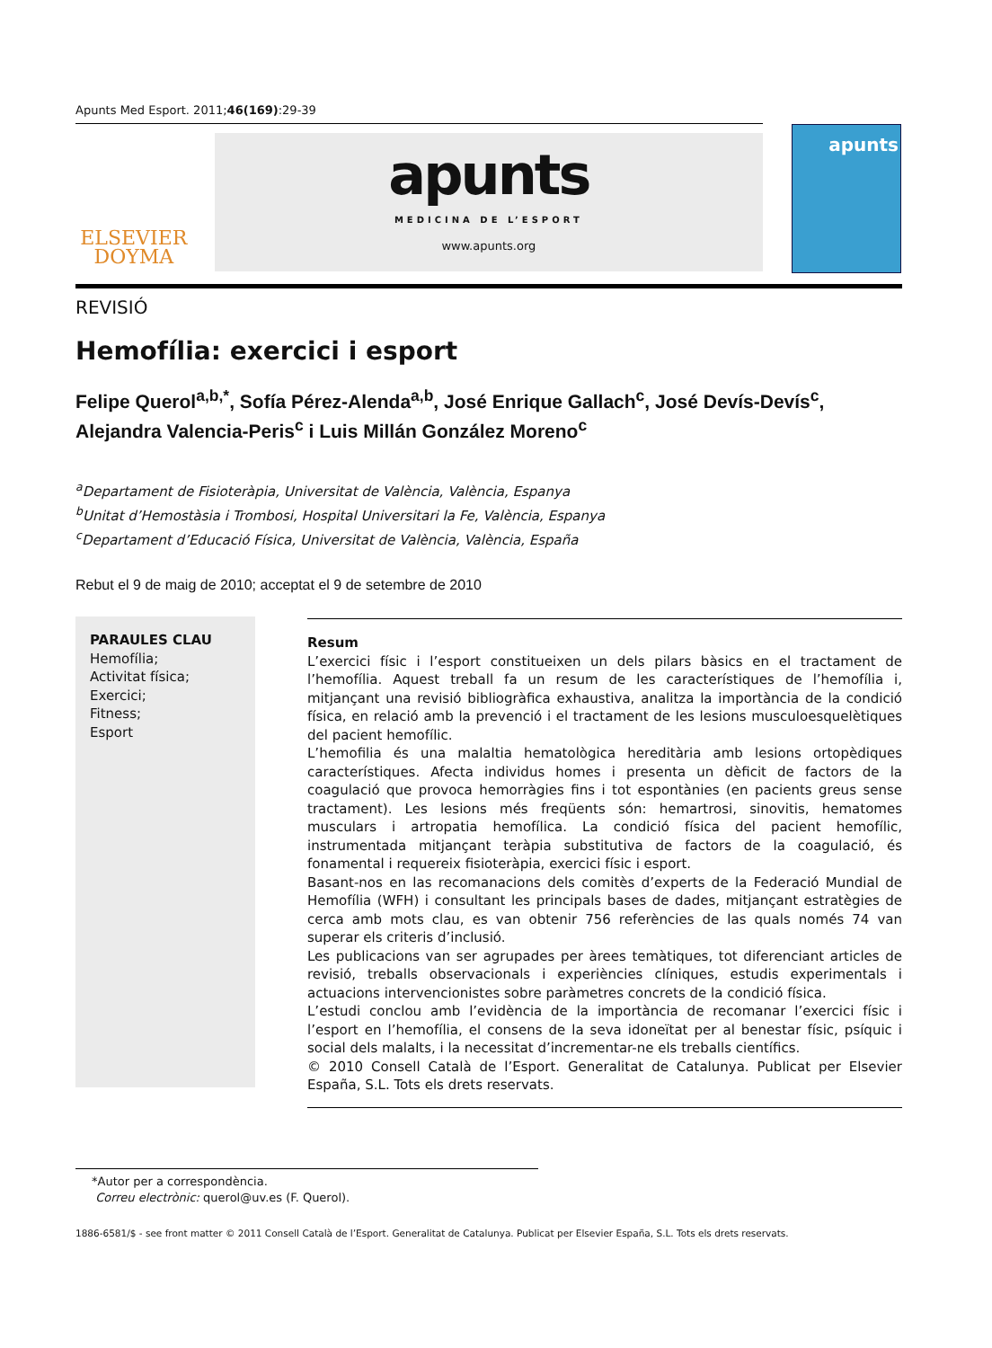Apunts Med Esport. 2011;46(169):29-39
ELSEVIER
DOYMA
apunts
MEDICINA DE L’ESPORT
www.apunts.org
apunts
REVISIÓ
Hemofília: exercici i esport
Felipe Querol<sup>a,b,*</sup>, Sofía Pérez-Alenda<sup>a,b</sup>, José Enrique Gallach<sup>c</sup>, José Devís-Devís<sup>c</sup>, Alejandra Valencia-Peris<sup>c</sup> i Luis Millán González Moreno<sup>c</sup>
<sup>a</sup> Departament de Fisioteràpia, Universitat de València, València, Espanya
<sup>b</sup> Unitat d’Hemostàsia i Trombosi, Hospital Universitari la Fe, València, Espanya
<sup>c</sup> Departament d’Educació Física, Universitat de València, València, España
Rebut el 9 de maig de 2010; acceptat el 9 de setembre de 2010
PARAULES CLAU
Hemofília;
Activitat física;
Exercici;
Fitness;
Esport
Resum
L’exercici físic i l’esport constitueixen un dels pilars bàsics en el tractament de l’hemofília. Aquest treball fa un resum de les característiques de l’hemofília i, mitjançant una revisió bibliogràfica exhaustiva, analitza la importància de la condició física, en relació amb la prevenció i el tractament de les lesions musculoesquelètiques del pacient hemofílic.
L’hemofilia és una malaltia hematològica hereditària amb lesions ortopèdiques característiques. Afecta individus homes i presenta un dèficit de factors de la coagulació que provoca hemorràgies fins i tot espontànies (en pacients greus sense tractament). Les lesions més freqüents són: hemartrosi, sinovitis, hematomes musculars i artropatia hemofílica. La condició física del pacient hemofílic, instrumentada mitjançant teràpia substitutiva de factors de la coagulació, és fonamental i requereix fisioteràpia, exercici físic i esport.
Basant-nos en las recomanacions dels comitès d’experts de la Federació Mundial de Hemofília (WFH) i consultant les principals bases de dades, mitjançant estratègies de cerca amb mots clau, es van obtenir 756 referències de las quals només 74 van superar els criteris d’inclusió.
Les publicacions van ser agrupades per àrees temàtiques, tot diferenciant articles de revisió, treballs observacionals i experiències clíniques, estudis experimentals i actuacions intervencionistes sobre paràmetres concrets de la condició física.
L’estudi conclou amb l’evidència de la importància de recomanar l’exercici físic i l’esport en l’hemofília, el consens de la seva idoneïtat per al benestar físic, psíquic i social dels malalts, i la necessitat d’incrementar-ne els treballs científics.
© 2010 Consell Català de l’Esport. Generalitat de Catalunya. Publicat per Elsevier España, S.L. Tots els drets reservats.
*Autor per a correspondència.
Correu electrònic: querol@uv.es (F. Querol).
1886-6581/$ - see front matter © 2011 Consell Català de l’Esport. Generalitat de Catalunya. Publicat per Elsevier España, S.L. Tots els drets reservats.